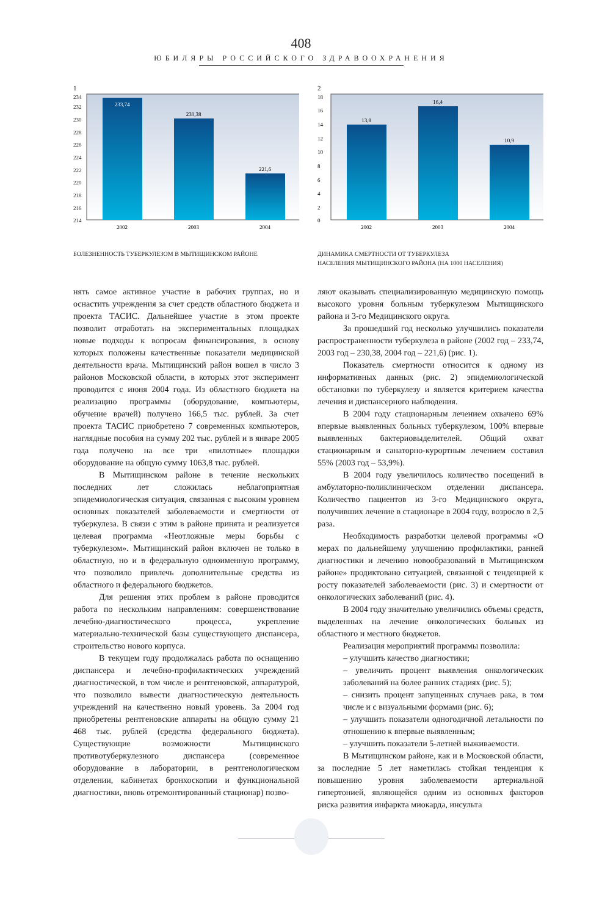408
ЮБИЛЯРЫ РОССИЙСКОГО ЗДРАВООХРАНЕНИЯ
1
234
232
230
228
226
224
222
220
218
216
214
233,74
230,38
221,6
2002
2003
2004
БОЛЕЗНЕННОСТЬ ТУБЕРКУЛЕЗОМ В МЫТИЩИНСКОМ РАЙОНЕ
2
18
16
14
12
10
8
6
4
2
0
13,8
16,4
10,9
2002
2003
2004
ДИНАМИКА СМЕРТНОСТИ ОТ ТУБЕРКУЛЕЗА
НАСЕЛЕНИЯ МЫТИЩИНСКОГО РАЙОНА (НА 1000 НАСЕЛЕНИЯ)
нять самое активное участие в рабочих группах, но и оснастить учреждения за счет средств областного бюджета и проекта ТАСИС. Дальнейшее участие в этом проекте позволит отработать на экспериментальных площадках новые подходы к вопросам финансирования, в основу которых положены качественные показатели медицинской деятельности врача. Мытищинский район вошел в число 3 районов Московской области, в которых этот эксперимент проводится с июня 2004 года. Из областного бюджета на реализацию программы (оборудование, компьютеры, обучение врачей) получено 166,5 тыс. рублей. За счет проекта ТАСИС приобретено 7 современных компьютеров, наглядные пособия на сумму 202 тыс. рублей и в январе 2005 года получено на все три «пилотные» площадки оборудование на общую сумму 1063,8 тыс. рублей.
В Мытищинском районе в течение нескольких последних лет сложилась неблагоприятная эпидемиологическая ситуация, связанная с высоким уровнем основных показателей заболеваемости и смертности от туберкулеза. В связи с этим в районе принята и реализуется целевая программа «Неотложные меры борьбы с туберкулезом». Мытищинский район включен не только в областную, но и в федеральную одноименную программу, что позволило привлечь дополнительные средства из областного и федерального бюджетов.
Для решения этих проблем в районе проводится работа по нескольким направлениям: совершенствование лечебно-диагностического процесса, укрепление материально-технической базы существующего диспансера, строительство нового корпуса.
В текущем году продолжалась работа по оснащению диспансера и лечебно-профилактических учреждений диагностической, в том числе и рентгеновской, аппаратурой, что позволило вывести диагностическую деятельность учреждений на качественно новый уровень. За 2004 год приобретены рентгеновские аппараты на общую сумму 21 468 тыс. рублей (средства федерального бюджета). Существующие возможности Мытищинского противотуберкулезного диспансера (современное оборудование в лаборатории, в рентгенологическом отделении, кабинетах бронхоскопии и функциональной диагностики, вновь отремонтированный стационар) позво-
ляют оказывать специализированную медицинскую помощь высокого уровня больным туберкулезом Мытищинского района и 3-го Медицинского округа.
За прошедший год несколько улучшились показатели распространенности туберкулеза в районе (2002 год – 233,74, 2003 год – 230,38, 2004 год – 221,6) (рис. 1).
Показатель смертности относится к одному из информативных данных (рис. 2) эпидемиологической обстановки по туберкулезу и является критерием качества лечения и диспансерного наблюдения.
В 2004 году стационарным лечением охвачено 69% впервые выявленных больных туберкулезом, 100% впервые выявленных бактериовыделителей. Общий охват стационарным и санаторно-курортным лечением составил 55% (2003 год – 53,9%).
В 2004 году увеличилось количество посещений в амбулаторно-поликлиническом отделении диспансера. Количество пациентов из 3-го Медицинского округа, получивших лечение в стационаре в 2004 году, возросло в 2,5 раза.
Необходимость разработки целевой программы «О мерах по дальнейшему улучшению профилактики, ранней диагностики и лечению новообразований в Мытищинском районе» продиктовано ситуацией, связанной с тенденцией к росту показателей заболеваемости (рис. 3) и смертности от онкологических заболеваний (рис. 4).
В 2004 году значительно увеличились объемы средств, выделенных на лечение онкологических больных из областного и местного бюджетов.
Реализация мероприятий программы позволила:
– улучшить качество диагностики;
– увеличить процент выявления онкологических заболеваний на более ранних стадиях (рис. 5);
– снизить процент запущенных случаев рака, в том числе и с визуальными формами (рис. 6);
– улучшить показатели одногодичной летальности по отношению к впервые выявленным;
– улучшить показатели 5-летней выживаемости.
В Мытищинском районе, как и в Московской области, за последние 5 лет наметилась стойкая тенденция к повышению уровня заболеваемости артериальной гипертонией, являющейся одним из основных факторов риска развития инфаркта миокарда, инсульта